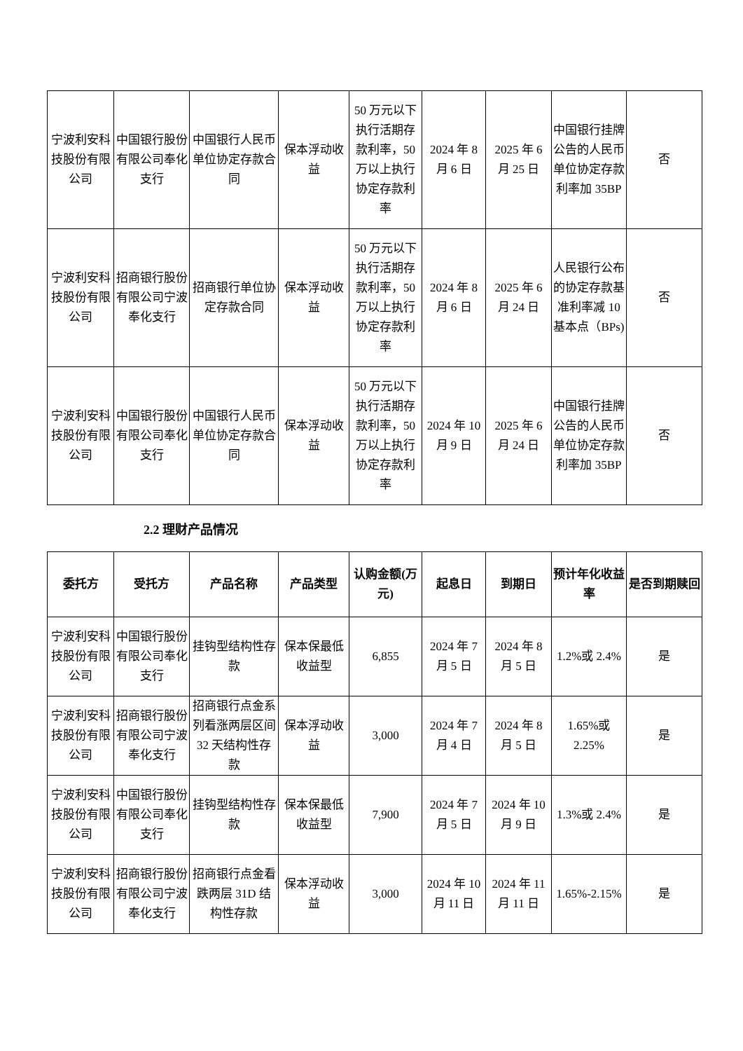| 宁波利安科技股份有限公司 | 中国银行股份有限公司奉化支行 | 中国银行人民币单位协定存款合同 | 保本浮动收益 | 50 万元以下执行活期存款利率，50 万以上执行协定存款利率 | 2024 年 8 月 6 日 | 2025 年 6 月 25 日 | 中国银行挂牌公告的人民币单位协定存款利率加 35BP | 否 |
| 宁波利安科技股份有限公司 | 招商银行股份有限公司宁波奉化支行 | 招商银行单位协定存款合同 | 保本浮动收益 | 50 万元以下执行活期存款利率，50 万以上执行协定存款利率 | 2024 年 8 月 6 日 | 2025 年 6 月 24 日 | 人民银行公布的协定存款基准利率减 10 基本点（BPs) | 否 |
| 宁波利安科技股份有限公司 | 中国银行股份有限公司奉化支行 | 中国银行人民币单位协定存款合同 | 保本浮动收益 | 50 万元以下执行活期存款利率，50 万以上执行协定存款利率 | 2024 年 10 月 9 日 | 2025 年 6 月 24 日 | 中国银行挂牌公告的人民币单位协定存款利率加 35BP | 否 |
2.2 理财产品情况
| 委托方 | 受托方 | 产品名称 | 产品类型 | 认购金额(万元) | 起息日 | 到期日 | 预计年化收益率 | 是否到期赎回 |
| --- | --- | --- | --- | --- | --- | --- | --- | --- |
| 宁波利安科技股份有限公司 | 中国银行股份有限公司奉化支行 | 挂钩型结构性存款 | 保本保最低收益型 | 6,855 | 2024 年 7 月 5 日 | 2024 年 8 月 5 日 | 1.2%或 2.4% | 是 |
| 宁波利安科技股份有限公司 | 招商银行股份有限公司宁波奉化支行 | 招商银行点金系列看涨两层区间 32 天结构性存款 | 保本浮动收益 | 3,000 | 2024 年 7 月 4 日 | 2024 年 8 月 5 日 | 1.65%或 2.25% | 是 |
| 宁波利安科技股份有限公司 | 中国银行股份有限公司奉化支行 | 挂钩型结构性存款 | 保本保最低收益型 | 7,900 | 2024 年 7 月 5 日 | 2024 年 10 月 9 日 | 1.3%或 2.4% | 是 |
| 宁波利安科技股份有限公司 | 招商银行股份有限公司宁波奉化支行 | 招商银行点金看跌两层 31D 结构性存款 | 保本浮动收益 | 3,000 | 2024 年 10 月 11 日 | 2024 年 11 月 11 日 | 1.65%-2.15% | 是 |